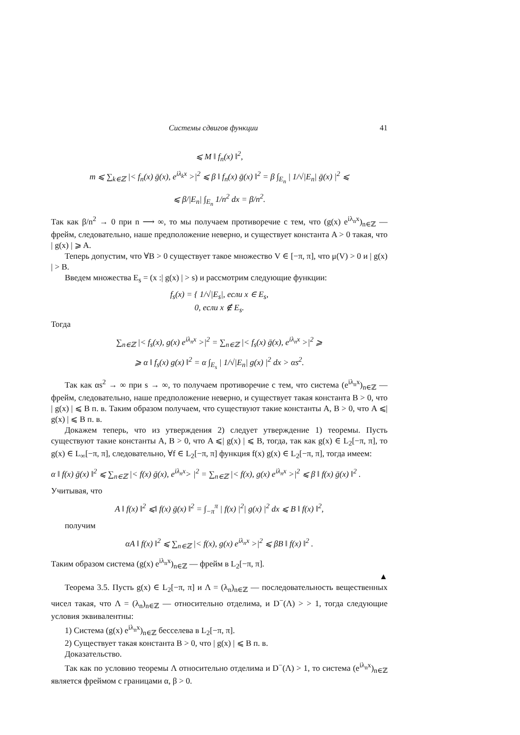Системы сдвигов функции 41
⩽ M ‖ f<sub>n</sub>(x) ‖<sup>2</sup>,
m ⩽ ∑<sub>k∈ℤ</sub> |< f<sub>n</sub>(x) ḡ(x), e<sup>iλ<sub>k</sub>x</sup> >|<sup>2</sup> ⩽ β ‖ f<sub>n</sub>(x) ḡ(x) ‖<sup>2</sup> = β ∫<sub>E<sub>n</sub></sub> | 1/√|E<sub>n</sub>| ḡ(x) |<sup>2</sup> ⩽
⩽ β/|E<sub>n</sub>| ∫<sub>E<sub>n</sub></sub> 1/n<sup>2</sup> dx = β/n<sup>2</sup>.
Так как β/n<sup>2</sup> → 0 при n ⟶ ∞, то мы получаем противоречие с тем, что (g(x) e<sup>iλ<sub>n</sub>x</sup>)<sub>n∈ℤ</sub> — фрейм, следовательно, наше предположение неверно, и существует константа A > 0 такая, что | g(x) | ⩾ A.
Теперь допустим, что ∀B > 0 существует такое множество V ∈ [−π, π], что μ(V) > 0 и | g(x) | > B.
Введем множества E<sub>s</sub> = (x :| g(x) | > s) и рассмотрим следующие функции:
f<sub>s</sub>(x) = { 1/√|E<sub>s</sub>|, если x ∈ E<sub>s</sub>,
0, если x ∉ E<sub>s</sub>.
Тогда
∑<sub>n∈ℤ</sub> |< f<sub>s</sub>(x), g(x) e<sup>iλ<sub>n</sub>x</sup> >|<sup>2</sup> = ∑<sub>n∈ℤ</sub> |< f<sub>s</sub>(x) ḡ(x), e<sup>iλ<sub>n</sub>x</sup> >|<sup>2</sup> ⩾
⩾ α ‖ f<sub>s</sub>(x) g(x) ‖<sup>2</sup> = α ∫<sub>E<sub>s</sub></sub> | 1/√|E<sub>n</sub>| g(x) |<sup>2</sup> dx > αs<sup>2</sup>.
Так как αs<sup>2</sup> → ∞ при s → ∞, то получаем противоречие с тем, что система (e<sup>iλ<sub>n</sub>x</sup>)<sub>n∈ℤ</sub> — фрейм, следовательно, наше предположение неверно, и существует такая константа B > 0, что | g(x) | ⩽ B п. в. Таким образом получаем, что существуют такие константы A, B > 0, что A ⩽| g(x) | ⩽ B п. в.
Докажем теперь, что из утверждения 2) следует утверждение 1) теоремы. Пусть существуют такие константы A, B > 0, что A ⩽| g(x) | ⩽ B, тогда, так как g(x) ∈ L<sub>2</sub>[−π, π], то g(x) ∈ L<sub>∞</sub>[−π, π], следовательно, ∀f ∈ L<sub>2</sub>[−π, π] функция f(x) g(x) ∈ L<sub>2</sub>[−π, π], тогда имеем:
α ‖ f(x) ḡ(x) ‖<sup>2</sup> ⩽ ∑<sub>n∈ℤ</sub> |< f(x) ḡ(x), e<sup>iλ<sub>n</sub>x</sup>> |<sup>2</sup> = ∑<sub>n∈ℤ</sub> |< f(x), g(x) e<sup>iλ<sub>n</sub>x</sup> >|<sup>2</sup> ⩽ β ‖ f(x) ḡ(x) ‖<sup>2</sup> .
Учитывая, что
A ‖ f(x) ‖<sup>2</sup> ⩽‖ f(x) ḡ(x) ‖<sup>2</sup> = ∫<sub>−π</sub><sup>π</sup> | f(x) |<sup>2</sup>| g(x) |<sup>2</sup> dx ⩽ B ‖ f(x) ‖<sup>2</sup>,
получим
αA ‖ f(x) ‖<sup>2</sup> ⩽ ∑<sub>n∈ℤ</sub> |< f(x), g(x) e<sup>iλ<sub>n</sub>x</sup> >|<sup>2</sup> ⩽ βB ‖ f(x) ‖<sup>2</sup> .
Таким образом система (g(x) e<sup>iλ<sub>n</sub>x</sup>)<sub>n∈ℤ</sub> — фрейм в L<sub>2</sub>[−π, π].
▲
Теорема 3.5. Пусть g(x) ∈ L<sub>2</sub>[−π, π] и Λ = (λ<sub>n</sub>)<sub>n∈ℤ</sub> — последовательность вещественных чисел такая, что Λ = (λ<sub>n</sub>)<sub>n∈ℤ</sub> — относительно отделима, и D<sup>−</sup>(Λ) > > 1, тогда следующие условия эквивалентны:
1) Система (g(x) e<sup>iλ<sub>n</sub>x</sup>)<sub>n∈ℤ</sub> бесселева в L<sub>2</sub>[−π, π].
2) Существует такая константа B > 0, что | g(x) | ⩽ B п. в.
Доказательство.
Так как по условию теоремы Λ относительно отделима и D<sup>−</sup>(Λ) > 1, то система (e<sup>iλ<sub>n</sub>x</sup>)<sub>n∈ℤ</sub> является фреймом с границами α, β > 0.